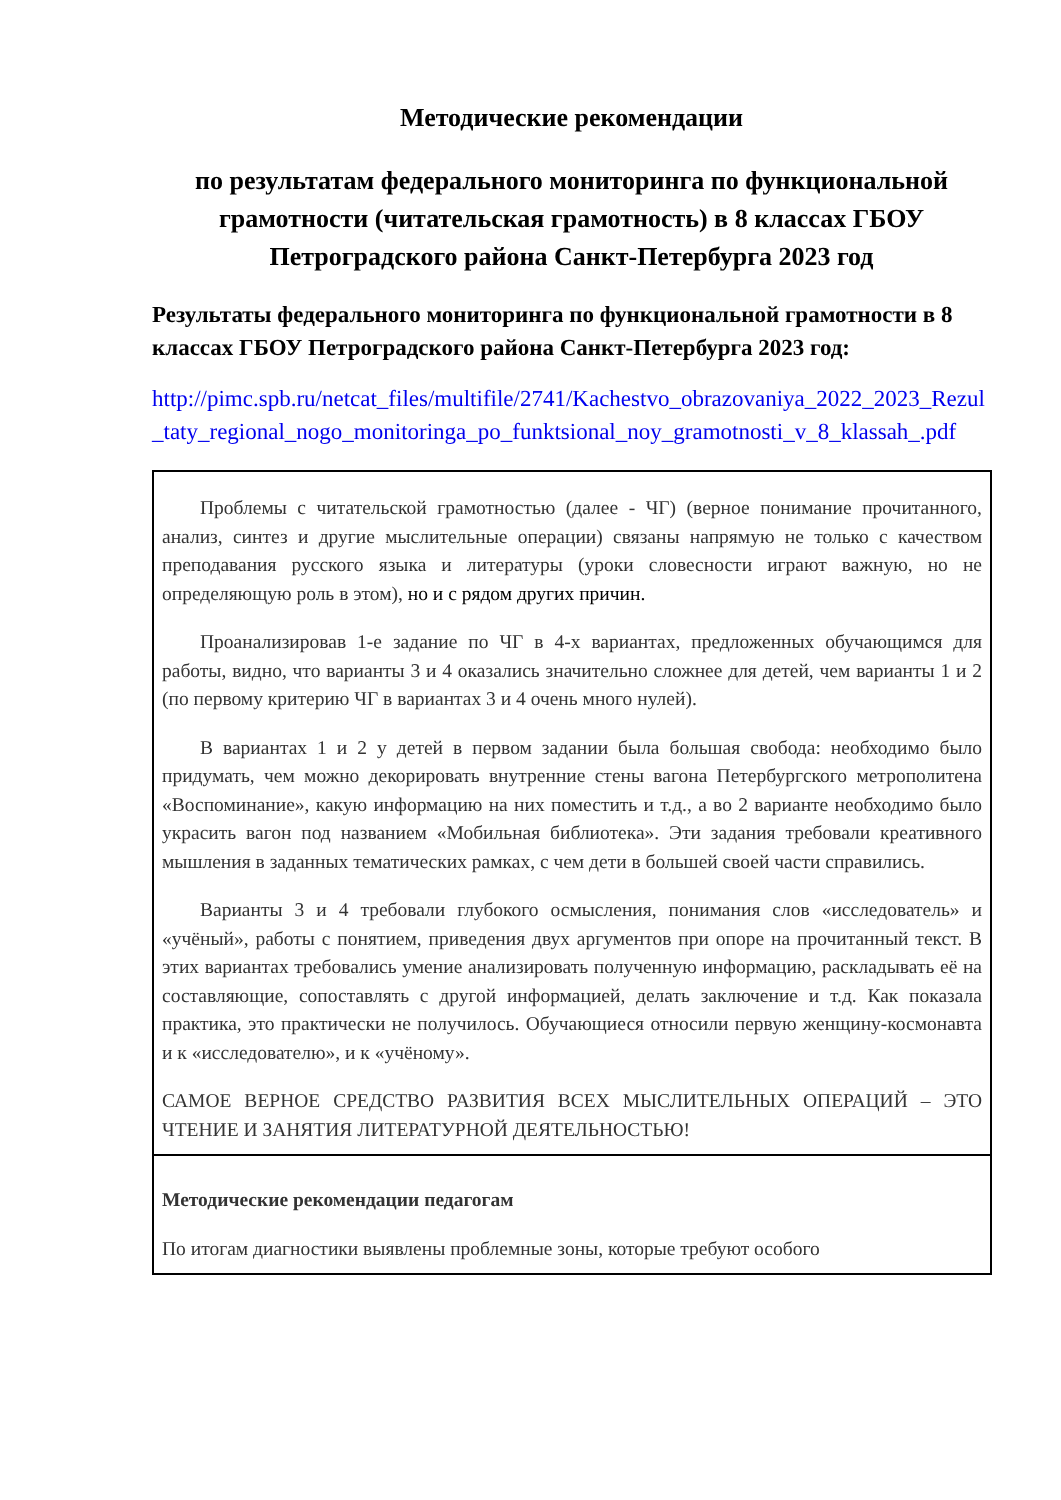Методические рекомендации
по результатам федерального мониторинга по функциональной грамотности (читательская грамотность) в 8 классах ГБОУ Петроградского района Санкт-Петербурга 2023 год
Результаты федерального мониторинга по функциональной грамотности в 8 классах ГБОУ Петроградского района Санкт-Петербурга 2023 год:
http://pimc.spb.ru/netcat_files/multifile/2741/Kachestvo_obrazovaniya_2022_2023_Rezul_taty_regional_nogo_monitoringa_po_funktsional_noy_gramotnosti_v_8_klassah_.pdf
| Проблемы с читательской грамотностью (далее - ЧГ) (верное понимание прочитанного, анализ, синтез и другие мыслительные операции) связаны напрямую не только с качеством преподавания русского языка и литературы (уроки словесности играют важную, но не определяющую роль в этом), но и с рядом других причин. Проанализировав 1-е задание по ЧГ в 4-х вариантах, предложенных обучающимся для работы, видно, что варианты 3 и 4 оказались значительно сложнее для детей, чем варианты 1 и 2 (по первому критерию ЧГ в вариантах 3 и 4 очень много нулей). В вариантах 1 и 2 у детей в первом задании была большая свобода: необходимо было придумать, чем можно декорировать внутренние стены вагона Петербургского метрополитена «Воспоминание», какую информацию на них поместить и т.д., а во 2 варианте необходимо было украсить вагон под названием «Мобильная библиотека». Эти задания требовали креативного мышления в заданных тематических рамках, с чем дети в большей своей части справились. Варианты 3 и 4 требовали глубокого осмысления, понимания слов «исследователь» и «учёный», работы с понятием, приведения двух аргументов при опоре на прочитанный текст. В этих вариантах требовались умение анализировать полученную информацию, раскладывать её на составляющие, сопоставлять с другой информацией, делать заключение и т.д. Как показала практика, это практически не получилось. Обучающиеся относили первую женщину-космонавта и к «исследователю», и к «учёному». САМОЕ ВЕРНОЕ СРЕДСТВО РАЗВИТИЯ ВСЕХ МЫСЛИТЕЛЬНЫХ ОПЕРАЦИЙ – ЭТО ЧТЕНИЕ И ЗАНЯТИЯ ЛИТЕРАТУРНОЙ ДЕЯТЕЛЬНОСТЬЮ! |
| Методические рекомендации педагогам По итогам диагностики выявлены проблемные зоны, которые требуют особого |